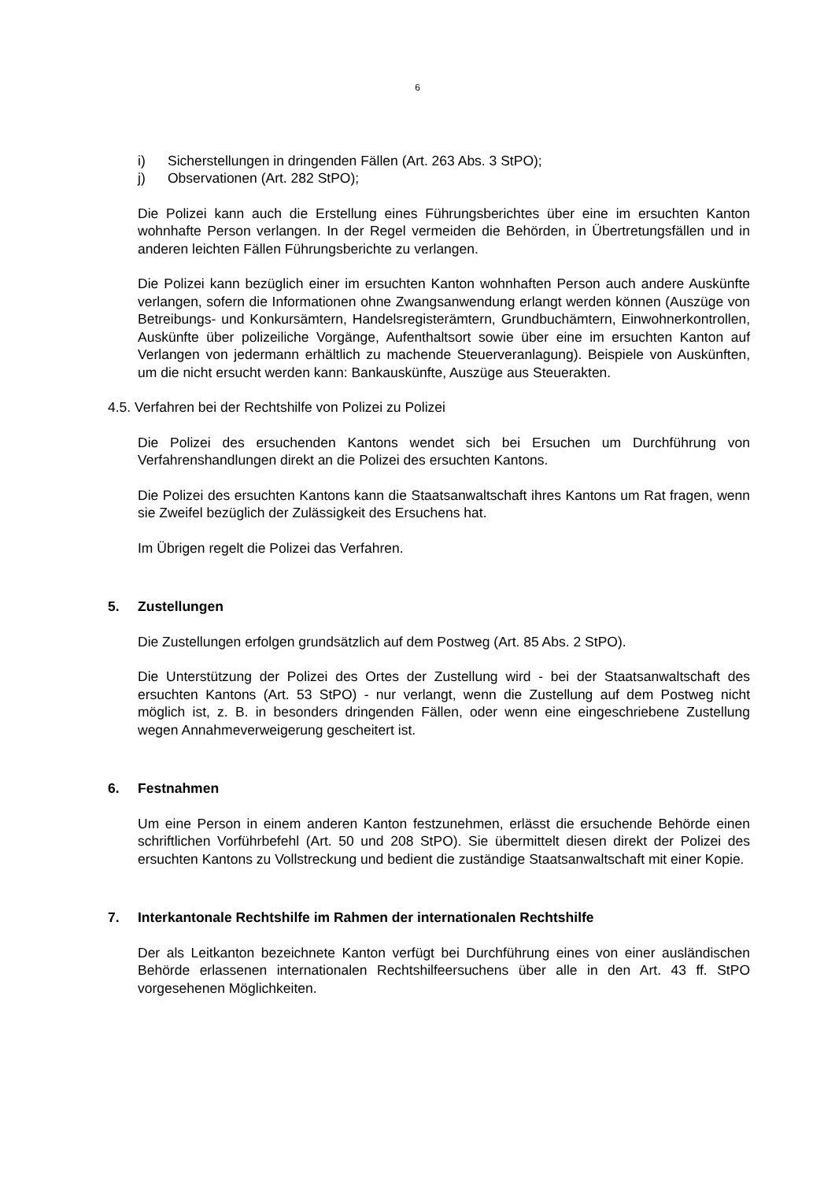6
i) Sicherstellungen in dringenden Fällen (Art. 263 Abs. 3 StPO);
j) Observationen (Art. 282 StPO);
Die Polizei kann auch die Erstellung eines Führungsberichtes über eine im ersuchten Kanton wohnhafte Person verlangen. In der Regel vermeiden die Behörden, in Übertretungsfällen und in anderen leichten Fällen Führungsberichte zu verlangen.
Die Polizei kann bezüglich einer im ersuchten Kanton wohnhaften Person auch andere Auskünfte verlangen, sofern die Informationen ohne Zwangsanwendung erlangt werden können (Auszüge von Betreibungs- und Konkursämtern, Handelsregisterämtern, Grundbuchämtern, Einwohnerkontrollen, Auskünfte über polizeiliche Vorgänge, Aufenthaltsort sowie über eine im ersuchten Kanton auf Verlangen von jedermann erhältlich zu machende Steuerveranlagung). Beispiele von Auskünften, um die nicht ersucht werden kann: Bankauskünfte, Auszüge aus Steuerakten.
4.5. Verfahren bei der Rechtshilfe von Polizei zu Polizei
Die Polizei des ersuchenden Kantons wendet sich bei Ersuchen um Durchführung von Verfahrenshandlungen direkt an die Polizei des ersuchten Kantons.
Die Polizei des ersuchten Kantons kann die Staatsanwaltschaft ihres Kantons um Rat fragen, wenn sie Zweifel bezüglich der Zulässigkeit des Ersuchens hat.
Im Übrigen regelt die Polizei das Verfahren.
5. Zustellungen
Die Zustellungen erfolgen grundsätzlich auf dem Postweg (Art. 85 Abs. 2 StPO).
Die Unterstützung der Polizei des Ortes der Zustellung wird - bei der Staatsanwaltschaft des ersuchten Kantons (Art. 53 StPO) - nur verlangt, wenn die Zustellung auf dem Postweg nicht möglich ist, z. B. in besonders dringenden Fällen, oder wenn eine eingeschriebene Zustellung wegen Annahmeverweigerung gescheitert ist.
6. Festnahmen
Um eine Person in einem anderen Kanton festzunehmen, erlässt die ersuchende Behörde einen schriftlichen Vorführbefehl (Art. 50 und 208 StPO). Sie übermittelt diesen direkt der Polizei des ersuchten Kantons zu Vollstreckung und bedient die zuständige Staatsanwaltschaft mit einer Kopie.
7. Interkantonale Rechtshilfe im Rahmen der internationalen Rechtshilfe
Der als Leitkanton bezeichnete Kanton verfügt bei Durchführung eines von einer ausländischen Behörde erlassenen internationalen Rechtshilfeersuchens über alle in den Art. 43 ff. StPO vorgesehenen Möglichkeiten.